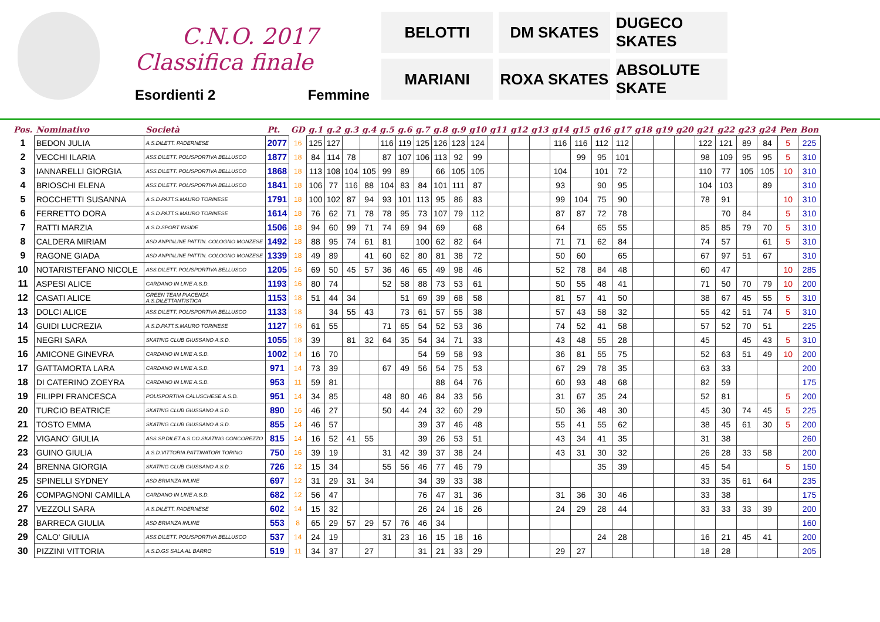C.N.O. 2017
Classifica finale
Esordienti 2 Femmine
BELOTTI
DM SKATES
DUGECO SKATES
MARIANI
ROXA SKATES
ABSOLUTE SKATE
| Pos. | Nominativo | Società | Pt. | GD | g.1 | g.2 | g.3 | g.4 | g.5 | g.6 | g.7 | g.8 | g.9 | g10 | g11 | g12 | g13 | g14 | g15 | g16 | g17 | g18 | g19 | g20 | g21 | g22 | g23 | g24 | Pen | Bon |
| --- | --- | --- | --- | --- | --- | --- | --- | --- | --- | --- | --- | --- | --- | --- | --- | --- | --- | --- | --- | --- | --- | --- | --- | --- | --- | --- | --- | --- | --- | --- |
| 1 | BEDON JULIA | A.S.DILETT. PADERNESE | 2077 | 16 | 125 | 127 | | | 116 | 119 | 125 | 126 | 123 | 124 | | | | 116 | 116 | 112 | 112 | | | | 122 | 121 | 89 | 84 | 5 | 225 |
| 2 | VECCHI ILARIA | ASS.DILETT. POLISPORTIVA BELLUSCO | 1877 | 18 | 84 | 114 | 78 | | 87 | 107 | 106 | 113 | 92 | 99 | | | | | 99 | 95 | 101 | | | | 98 | 109 | 95 | 95 | 5 | 310 |
| 3 | IANNARELLI GIORGIA | ASS.DILETT. POLISPORTIVA BELLUSCO | 1868 | 18 | 113 | 108 | 104 | 105 | 99 | 89 | | 66 | 105 | 105 | | | | 104 | | 101 | 72 | | | | 110 | 77 | 105 | 105 | 10 | 310 |
| 4 | BRIOSCHI ELENA | ASS.DILETT. POLISPORTIVA BELLUSCO | 1841 | 18 | 106 | 77 | 116 | 88 | 104 | 83 | 84 | 101 | 111 | 87 | | | | 93 | | 90 | 95 | | | | 104 | 103 | | 89 | | 310 |
| 5 | ROCCHETTI SUSANNA | A.S.D.PATT.S.MAURO TORINESE | 1791 | 18 | 100 | 102 | 87 | 94 | 93 | 101 | 113 | 95 | 86 | 83 | | | | 99 | 104 | 75 | 90 | | | | 78 | 91 | | | 10 | 310 |
| 6 | FERRETTO DORA | A.S.D.PATT.S.MAURO TORINESE | 1614 | 18 | 76 | 62 | 71 | 78 | 78 | 95 | 73 | 107 | 79 | 112 | | | | 87 | 87 | 72 | 78 | | | | | 70 | 84 | | 5 | 310 |
| 7 | RATTI MARZIA | A.S.D.SPORT INSIDE | 1506 | 18 | 94 | 60 | 99 | 71 | 74 | 69 | 94 | 69 | | 68 | | | | 64 | | 65 | 55 | | | | 85 | 85 | 79 | 70 | 5 | 310 |
| 8 | CALDERA MIRIAM | ASD ANPINLINE PATTIN. COLOGNO MONZESE | 1492 | 18 | 88 | 95 | 74 | 61 | 81 | | 100 | 62 | 82 | 64 | | | | 71 | 71 | 62 | 84 | | | | 74 | 57 | | 61 | 5 | 310 |
| 9 | RAGONE GIADA | ASD ANPINLINE PATTIN. COLOGNO MONZESE | 1339 | 18 | 49 | 89 | | 41 | 60 | 62 | 80 | 81 | 38 | 72 | | | | 50 | 60 | | 65 | | | | 67 | 97 | 51 | 67 | | 310 |
| 10 | NOTARISTEFANO NICOLE | ASS.DILETT. POLISPORTIVA BELLUSCO | 1205 | 16 | 69 | 50 | 45 | 57 | 36 | 46 | 65 | 49 | 98 | 46 | | | | 52 | 78 | 84 | 48 | | | | 60 | 47 | | | 10 | 285 |
| 11 | ASPESI ALICE | CARDANO IN LINE A.S.D. | 1193 | 16 | 80 | 74 | | | 52 | 58 | 88 | 73 | 53 | 61 | | | | 50 | 55 | 48 | 41 | | | | 71 | 50 | 70 | 79 | 10 | 200 |
| 12 | CASATI ALICE | GREEN TEAM PIACENZA A.S.DILETTANTISTICA | 1153 | 18 | 51 | 44 | 34 | | | 51 | 69 | 39 | 68 | 58 | | | | 81 | 57 | 41 | 50 | | | | 38 | 67 | 45 | 55 | 5 | 310 |
| 13 | DOLCI ALICE | ASS.DILETT. POLISPORTIVA BELLUSCO | 1133 | 18 | | 34 | 55 | 43 | | 73 | 61 | 57 | 55 | 38 | | | | 57 | 43 | 58 | 32 | | | | 55 | 42 | 51 | 74 | 5 | 310 |
| 14 | GUIDI LUCREZIA | A.S.D.PATT.S.MAURO TORINESE | 1127 | 16 | 61 | 55 | | | 71 | 65 | 54 | 52 | 53 | 36 | | | | 74 | 52 | 41 | 58 | | | | 57 | 52 | 70 | 51 | | 225 |
| 15 | NEGRI SARA | SKATING CLUB GIUSSANO A.S.D. | 1055 | 18 | 39 | | 81 | 32 | 64 | 35 | 54 | 34 | 71 | 33 | | | | 43 | 48 | 55 | 28 | | | | 45 | | 45 | 43 | 5 | 310 |
| 16 | AMICONE GINEVRA | CARDANO IN LINE A.S.D. | 1002 | 14 | 16 | 70 | | | | | 54 | 59 | 58 | 93 | | | | 36 | 81 | 55 | 75 | | | | 52 | 63 | 51 | 49 | 10 | 200 |
| 17 | GATTAMORTA LARA | CARDANO IN LINE A.S.D. | 971 | 14 | 73 | 39 | | | 67 | 49 | 56 | 54 | 75 | 53 | | | | 67 | 29 | 78 | 35 | | | | 63 | 33 | | | | 200 |
| 18 | DI CATERINO ZOEYRA | CARDANO IN LINE A.S.D. | 953 | 11 | 59 | 81 | | | | | | 88 | 64 | 76 | | | | 60 | 93 | 48 | 68 | | | | 82 | 59 | | | | 175 |
| 19 | FILIPPI FRANCESCA | POLISPORTIVA CALUSCHESE A.S.D. | 951 | 14 | 34 | 85 | | | 48 | 80 | 46 | 84 | 33 | 56 | | | | 31 | 67 | 35 | 24 | | | | 52 | 81 | | | 5 | 200 |
| 20 | TURCIO BEATRICE | SKATING CLUB GIUSSANO A.S.D. | 890 | 16 | 46 | 27 | | | 50 | 44 | 24 | 32 | 60 | 29 | | | | 50 | 36 | 48 | 30 | | | | 45 | 30 | 74 | 45 | 5 | 225 |
| 21 | TOSTO EMMA | SKATING CLUB GIUSSANO A.S.D. | 855 | 14 | 46 | 57 | | | | | 39 | 37 | 46 | 48 | | | | 55 | 41 | 55 | 62 | | | | 38 | 45 | 61 | 30 | 5 | 200 |
| 22 | VIGANO' GIULIA | ASS.SP.DILET.A.S.CO.SKATING CONCOREZZO | 815 | 14 | 16 | 52 | 41 | 55 | | | 39 | 26 | 53 | 51 | | | | 43 | 34 | 41 | 35 | | | | 31 | 38 | | | | 260 |
| 23 | GUINO GIULIA | A.S.D.VITTORIA PATTINATORI TORINO | 750 | 16 | 39 | 19 | | | 31 | 42 | 39 | 37 | 38 | 24 | | | | 43 | 31 | 30 | 32 | | | | 26 | 28 | 33 | 58 | | 200 |
| 24 | BRENNA GIORGIA | SKATING CLUB GIUSSANO A.S.D. | 726 | 12 | 15 | 34 | | | 55 | 56 | 46 | 77 | 46 | 79 | | | | | | 35 | 39 | | | | 45 | 54 | | | 5 | 150 |
| 25 | SPINELLI SYDNEY | ASD BRIANZA INLINE | 697 | 12 | 31 | 29 | 31 | 34 | | | 34 | 39 | 33 | 38 | | | | | | | | | | | 33 | 35 | 61 | 64 | | 235 |
| 26 | COMPAGNONI CAMILLA | CARDANO IN LINE A.S.D. | 682 | 12 | 56 | 47 | | | | | 76 | 47 | 31 | 36 | | | | 31 | 36 | 30 | 46 | | | | 33 | 38 | | | | 175 |
| 27 | VEZZOLI SARA | A.S.DILETT. PADERNESE | 602 | 14 | 15 | 32 | | | | | 26 | 24 | 16 | 26 | | | | 24 | 29 | 28 | 44 | | | | 33 | 33 | 33 | 39 | | 200 |
| 28 | BARRECA GIULIA | ASD BRIANZA INLINE | 553 | 8 | 65 | 29 | 57 | 29 | 57 | 76 | 46 | 34 | | | | | | | | | | | | | | | | | | 160 |
| 29 | CALO' GIULIA | ASS.DILETT. POLISPORTIVA BELLUSCO | 537 | 14 | 24 | 19 | | | 31 | 23 | 16 | 15 | 18 | 16 | | | | | | 24 | 28 | | | | 16 | 21 | 45 | 41 | | 200 |
| 30 | PIZZINI VITTORIA | A.S.D.GS SALA AL BARRO | 519 | 11 | 34 | 37 | | 27 | | | 31 | 21 | 33 | 29 | | | | 29 | 27 | | | | | | 18 | 28 | | | | 205 |